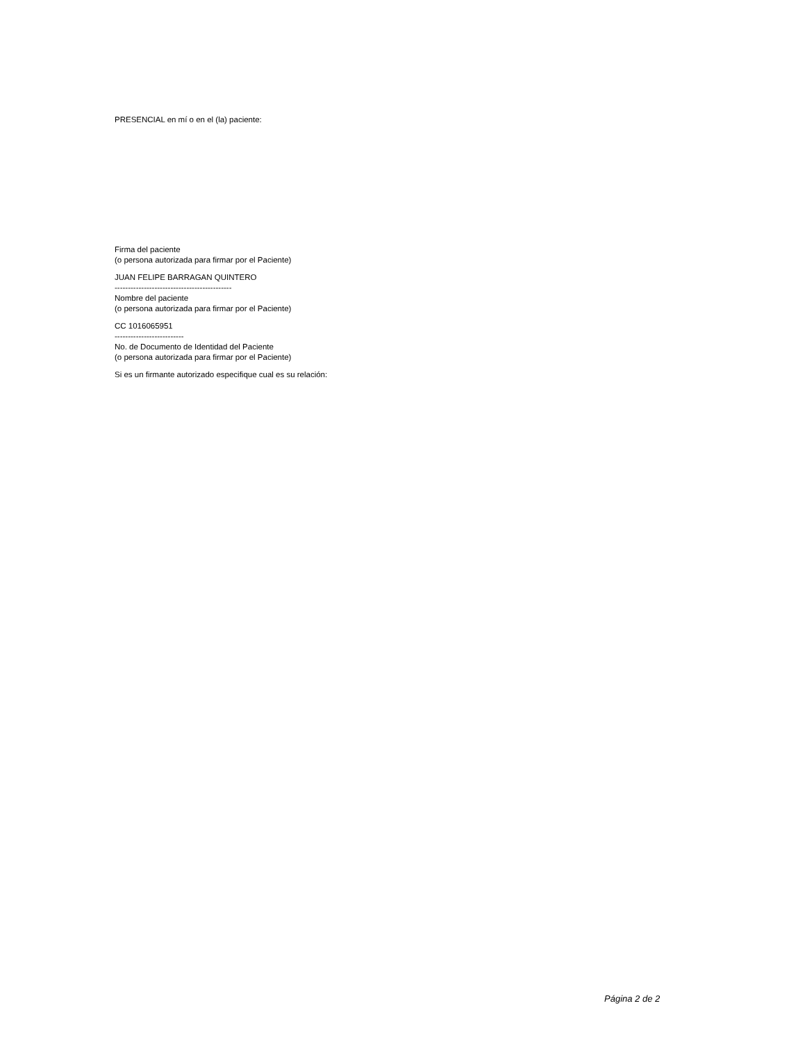PRESENCIAL en mí o en el (la) paciente:
Firma del paciente
(o persona autorizada para firmar por el Paciente)
JUAN FELIPE BARRAGAN QUINTERO
--------------------------------------------
Nombre del paciente
(o persona autorizada para firmar por el Paciente)
CC 1016065951
--------------------------
No. de Documento de Identidad del Paciente
(o persona autorizada para firmar por el Paciente)
Si es un firmante autorizado especifique cual es su relación:
Página 2 de 2